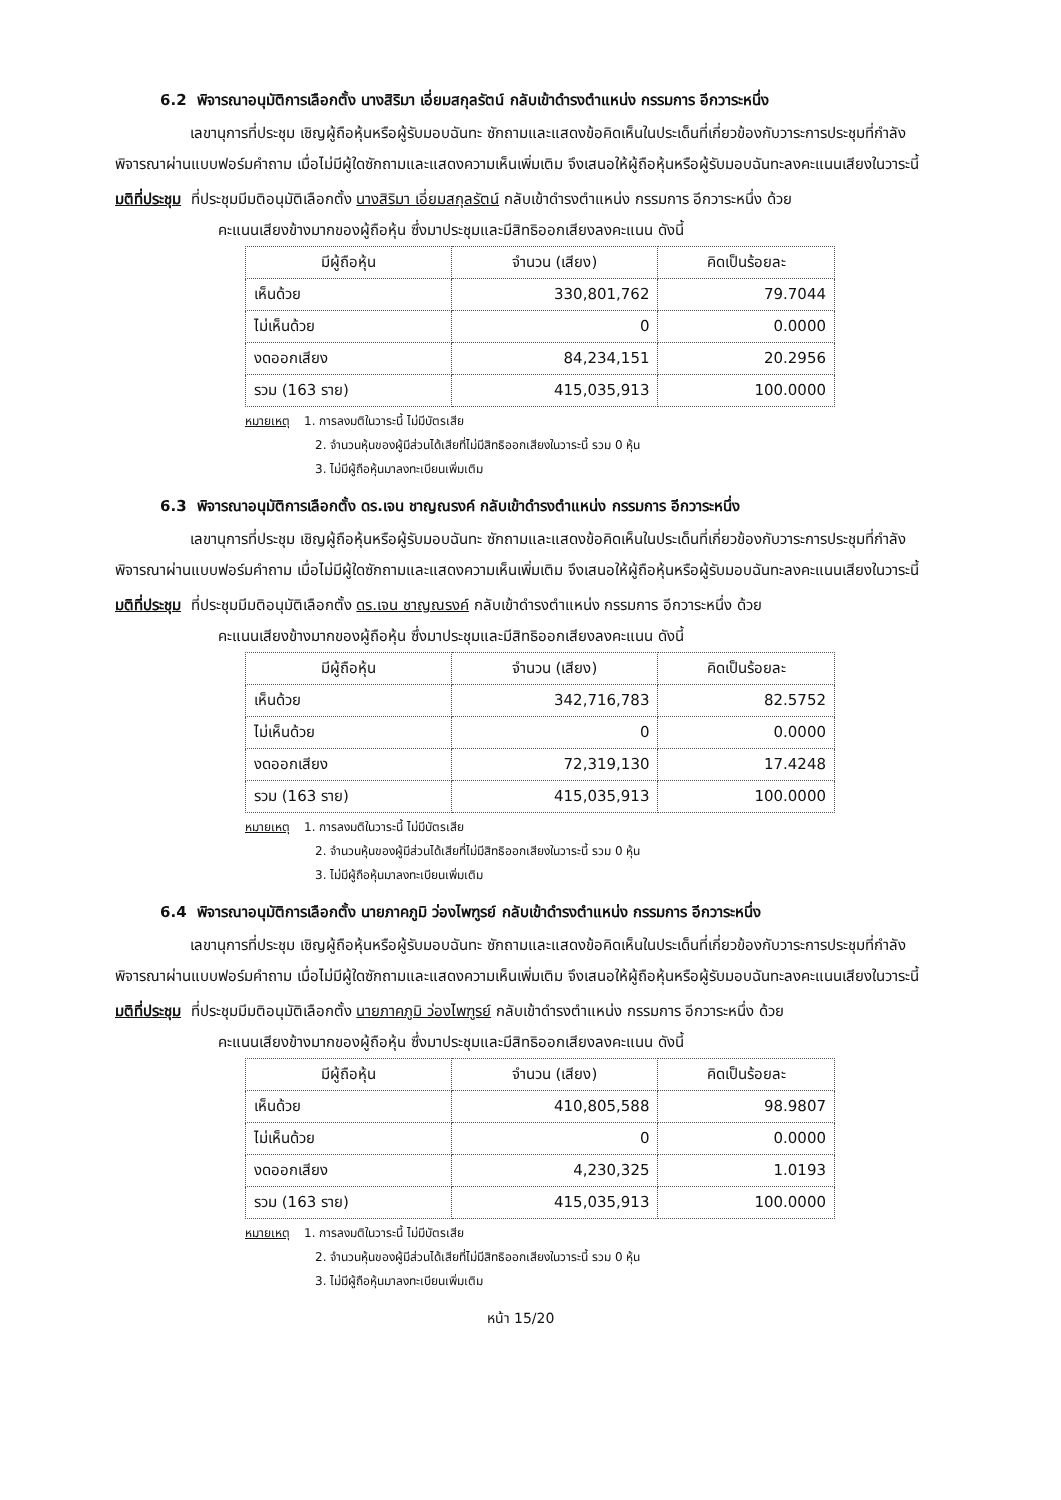6.2 พิจารณาอนุมัติการเลือกตั้ง นางสิริมา เอี่ยมสกุลรัตน์ กลับเข้าดำรงตำแหน่ง กรรมการ อีกวาระหนึ่ง
เลขานุการที่ประชุม เชิญผู้ถือหุ้นหรือผู้รับมอบฉันทะ ซักถามและแสดงข้อคิดเห็นในประเด็นที่เกี่ยวข้องกับวาระการประชุมที่กำลังพิจารณาผ่านแบบฟอร์มคำถาม เมื่อไม่มีผู้ใดซักถามและแสดงความเห็นเพิ่มเติม จึงเสนอให้ผู้ถือหุ้นหรือผู้รับมอบฉันทะลงคะแนนเสียงในวาระนี้
มติที่ประชุม ที่ประชุมมีมติอนุมัติเลือกตั้ง นางสิริมา เอี่ยมสกุลรัตน์ กลับเข้าดำรงตำแหน่ง กรรมการ อีกวาระหนึ่ง ด้วย
คะแนนเสียงข้างมากของผู้ถือหุ้น ซึ่งมาประชุมและมีสิทธิออกเสียงลงคะแนน ดังนี้
| มีผู้ถือหุ้น | จำนวน (เสียง) | คิดเป็นร้อยละ |
| --- | --- | --- |
| เห็นด้วย | 330,801,762 | 79.7044 |
| ไม่เห็นด้วย | 0 | 0.0000 |
| งดออกเสียง | 84,234,151 | 20.2956 |
| รวม (163 ราย) | 415,035,913 | 100.0000 |
หมายเหตุ 1. การลงมติในวาระนี้ ไม่มีบัตรเสีย
2. จำนวนหุ้นของผู้มีส่วนได้เสียที่ไม่มีสิทธิออกเสียงในวาระนี้ รวม 0 หุ้น
3. ไม่มีผู้ถือหุ้นมาลงทะเบียนเพิ่มเติม
6.3 พิจารณาอนุมัติการเลือกตั้ง ดร.เจน ชาญณรงค์ กลับเข้าดำรงตำแหน่ง กรรมการ อีกวาระหนึ่ง
เลขานุการที่ประชุม เชิญผู้ถือหุ้นหรือผู้รับมอบฉันทะ ซักถามและแสดงข้อคิดเห็นในประเด็นที่เกี่ยวข้องกับวาระการประชุมที่กำลังพิจารณาผ่านแบบฟอร์มคำถาม เมื่อไม่มีผู้ใดซักถามและแสดงความเห็นเพิ่มเติม จึงเสนอให้ผู้ถือหุ้นหรือผู้รับมอบฉันทะลงคะแนนเสียงในวาระนี้
มติที่ประชุม ที่ประชุมมีมติอนุมัติเลือกตั้ง ดร.เจน ชาญณรงค์ กลับเข้าดำรงตำแหน่ง กรรมการ อีกวาระหนึ่ง ด้วย
คะแนนเสียงข้างมากของผู้ถือหุ้น ซึ่งมาประชุมและมีสิทธิออกเสียงลงคะแนน ดังนี้
| มีผู้ถือหุ้น | จำนวน (เสียง) | คิดเป็นร้อยละ |
| --- | --- | --- |
| เห็นด้วย | 342,716,783 | 82.5752 |
| ไม่เห็นด้วย | 0 | 0.0000 |
| งดออกเสียง | 72,319,130 | 17.4248 |
| รวม (163 ราย) | 415,035,913 | 100.0000 |
หมายเหตุ 1. การลงมติในวาระนี้ ไม่มีบัตรเสีย
2. จำนวนหุ้นของผู้มีส่วนได้เสียที่ไม่มีสิทธิออกเสียงในวาระนี้ รวม 0 หุ้น
3. ไม่มีผู้ถือหุ้นมาลงทะเบียนเพิ่มเติม
6.4 พิจารณาอนุมัติการเลือกตั้ง นายภาคภูมิ ว่องไพฑูรย์ กลับเข้าดำรงตำแหน่ง กรรมการ อีกวาระหนึ่ง
เลขานุการที่ประชุม เชิญผู้ถือหุ้นหรือผู้รับมอบฉันทะ ซักถามและแสดงข้อคิดเห็นในประเด็นที่เกี่ยวข้องกับวาระการประชุมที่กำลังพิจารณาผ่านแบบฟอร์มคำถาม เมื่อไม่มีผู้ใดซักถามและแสดงความเห็นเพิ่มเติม จึงเสนอให้ผู้ถือหุ้นหรือผู้รับมอบฉันทะลงคะแนนเสียงในวาระนี้
มติที่ประชุม ที่ประชุมมีมติอนุมัติเลือกตั้ง นายภาคภูมิ ว่องไพฑูรย์ กลับเข้าดำรงตำแหน่ง กรรมการ อีกวาระหนึ่ง ด้วย
คะแนนเสียงข้างมากของผู้ถือหุ้น ซึ่งมาประชุมและมีสิทธิออกเสียงลงคะแนน ดังนี้
| มีผู้ถือหุ้น | จำนวน (เสียง) | คิดเป็นร้อยละ |
| --- | --- | --- |
| เห็นด้วย | 410,805,588 | 98.9807 |
| ไม่เห็นด้วย | 0 | 0.0000 |
| งดออกเสียง | 4,230,325 | 1.0193 |
| รวม (163 ราย) | 415,035,913 | 100.0000 |
หมายเหตุ 1. การลงมติในวาระนี้ ไม่มีบัตรเสีย
2. จำนวนหุ้นของผู้มีส่วนได้เสียที่ไม่มีสิทธิออกเสียงในวาระนี้ รวม 0 หุ้น
3. ไม่มีผู้ถือหุ้นมาลงทะเบียนเพิ่มเติม
หน้า 15/20